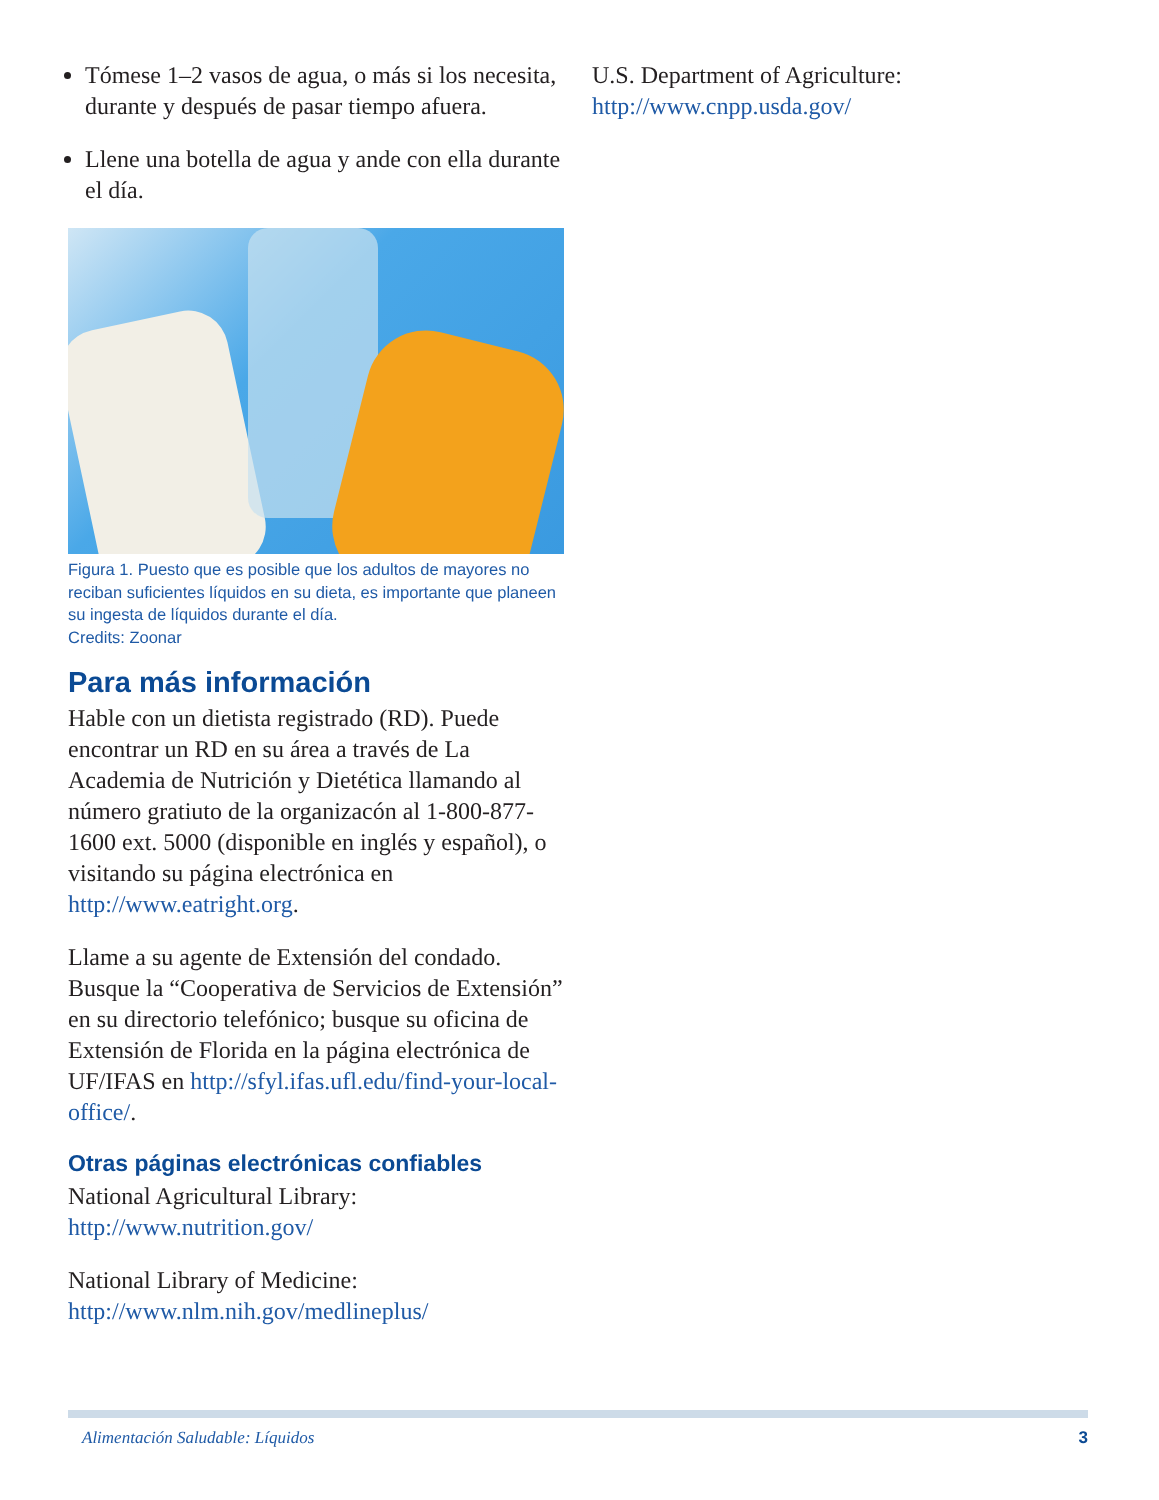Tómese 1–2 vasos de agua, o más si los necesita, durante y después de pasar tiempo afuera.
Llene una botella de agua y ande con ella durante el día.
Figura 1. Puesto que es posible que los adultos de mayores no reciban suficientes líquidos en su dieta, es importante que planeen su ingesta de líquidos durante el día.
Credits: Zoonar
Para más información
Hable con un dietista registrado (RD). Puede encontrar un RD en su área a través de La Academia de Nutrición y Dietética llamando al número gratiuto de la organizacón al 1-800-877-1600 ext. 5000 (disponible en inglés y español), o visitando su página electrónica en http://www.eatright.org.
Llame a su agente de Extensión del condado. Busque la “Cooperativa de Servicios de Extensión” en su directorio telefónico; busque su oficina de Extensión de Florida en la página electrónica de UF/IFAS en http://sfyl.ifas.ufl.edu/find-your-local-office/.
Otras páginas electrónicas confiables
National Agricultural Library: http://www.nutrition.gov/
National Library of Medicine: http://www.nlm.nih.gov/medlineplus/
U.S. Department of Agriculture: http://www.cnpp.usda.gov/
Alimentación Saludable: Líquidos 3